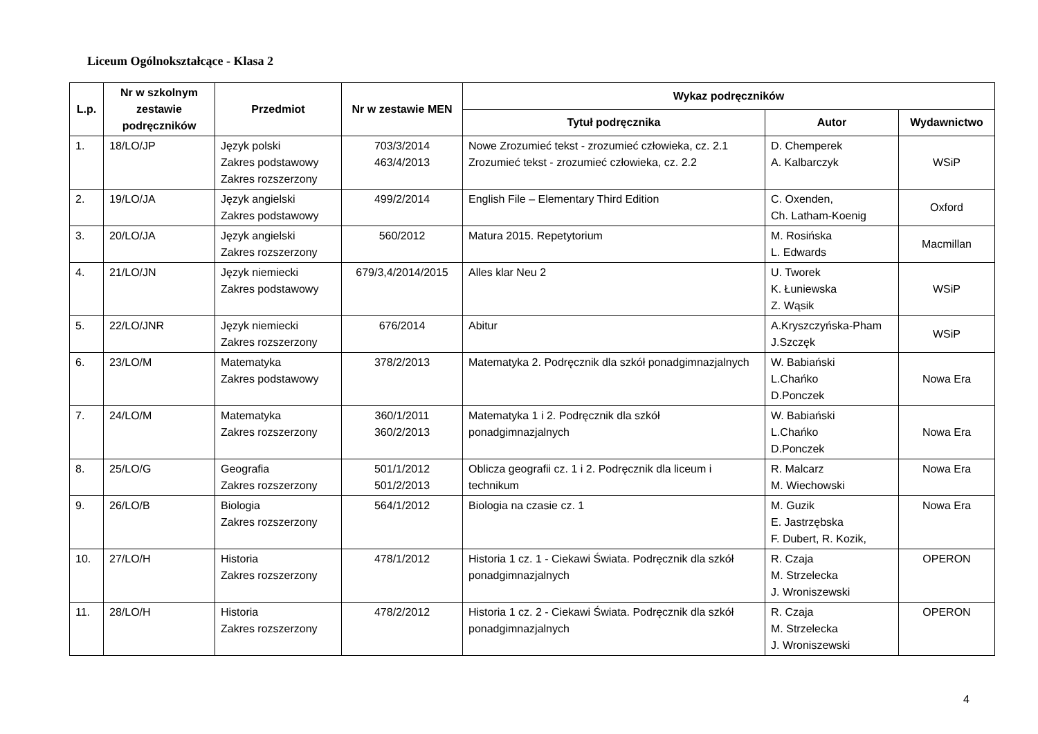Liceum Ogólnokształcące - Klasa 2
| L.p. | Nr w szkolnym zestawie podręczników | Przedmiot | Nr w zestawie MEN | Wykaz podręczników | | |
| --- | --- | --- | --- | --- | --- | --- |
| | | | | Tytuł podręcznika | Autor | Wydawnictwo |
| 1. | 18/LO/JP | Język polski Zakres podstawowy Zakres rozszerzony | 703/3/2014 463/4/2013 | Nowe Zrozumieć tekst - zrozumieć człowieka, cz. 2.1 Zrozumieć tekst - zrozumieć człowieka, cz. 2.2 | D. Chemperek A. Kalbarczyk | WSiP |
| 2. | 19/LO/JA | Język angielski Zakres podstawowy | 499/2/2014 | English File – Elementary Third Edition | C. Oxenden, Ch. Latham-Koenig | Oxford |
| 3. | 20/LO/JA | Język angielski Zakres rozszerzony | 560/2012 | Matura 2015. Repetytorium | M. Rosińska L. Edwards | Macmillan |
| 4. | 21/LO/JN | Język niemiecki Zakres podstawowy | 679/3,4/2014/2015 | Alles klar Neu 2 | U. Tworek K. Łuniewska Z. Wąsik | WSiP |
| 5. | 22/LO/JNR | Język niemiecki Zakres rozszerzony | 676/2014 | Abitur | A.Kryszczyńska-Pham J.Szczęk | WSiP |
| 6. | 23/LO/M | Matematyka Zakres podstawowy | 378/2/2013 | Matematyka 2. Podręcznik dla szkół ponadgimnazjalnych | W. Babiański L.Chańko D.Ponczek | Nowa Era |
| 7. | 24/LO/M | Matematyka Zakres rozszerzony | 360/1/2011 360/2/2013 | Matematyka 1 i 2. Podręcznik dla szkół ponadgimnazjalnych | W. Babiański L.Chańko D.Ponczek | Nowa Era |
| 8. | 25/LO/G | Geografia Zakres rozszerzony | 501/1/2012 501/2/2013 | Oblicza geografii cz. 1 i 2. Podręcznik dla liceum i technikum | R. Malcarz M. Wiechowski | Nowa Era |
| 9. | 26/LO/B | Biologia Zakres rozszerzony | 564/1/2012 | Biologia na czasie cz. 1 | M. Guzik E. Jastrzębska F. Dubert, R. Kozik, | Nowa Era |
| 10. | 27/LO/H | Historia Zakres rozszerzony | 478/1/2012 | Historia 1 cz. 1 - Ciekawi Świata. Podręcznik dla szkół ponadgimnazjalnych | R. Czaja M. Strzelecka J. Wroniszewski | OPERON |
| 11. | 28/LO/H | Historia Zakres rozszerzony | 478/2/2012 | Historia 1 cz. 2 - Ciekawi Świata. Podręcznik dla szkół ponadgimnazjalnych | R. Czaja M. Strzelecka J. Wroniszewski | OPERON |
4